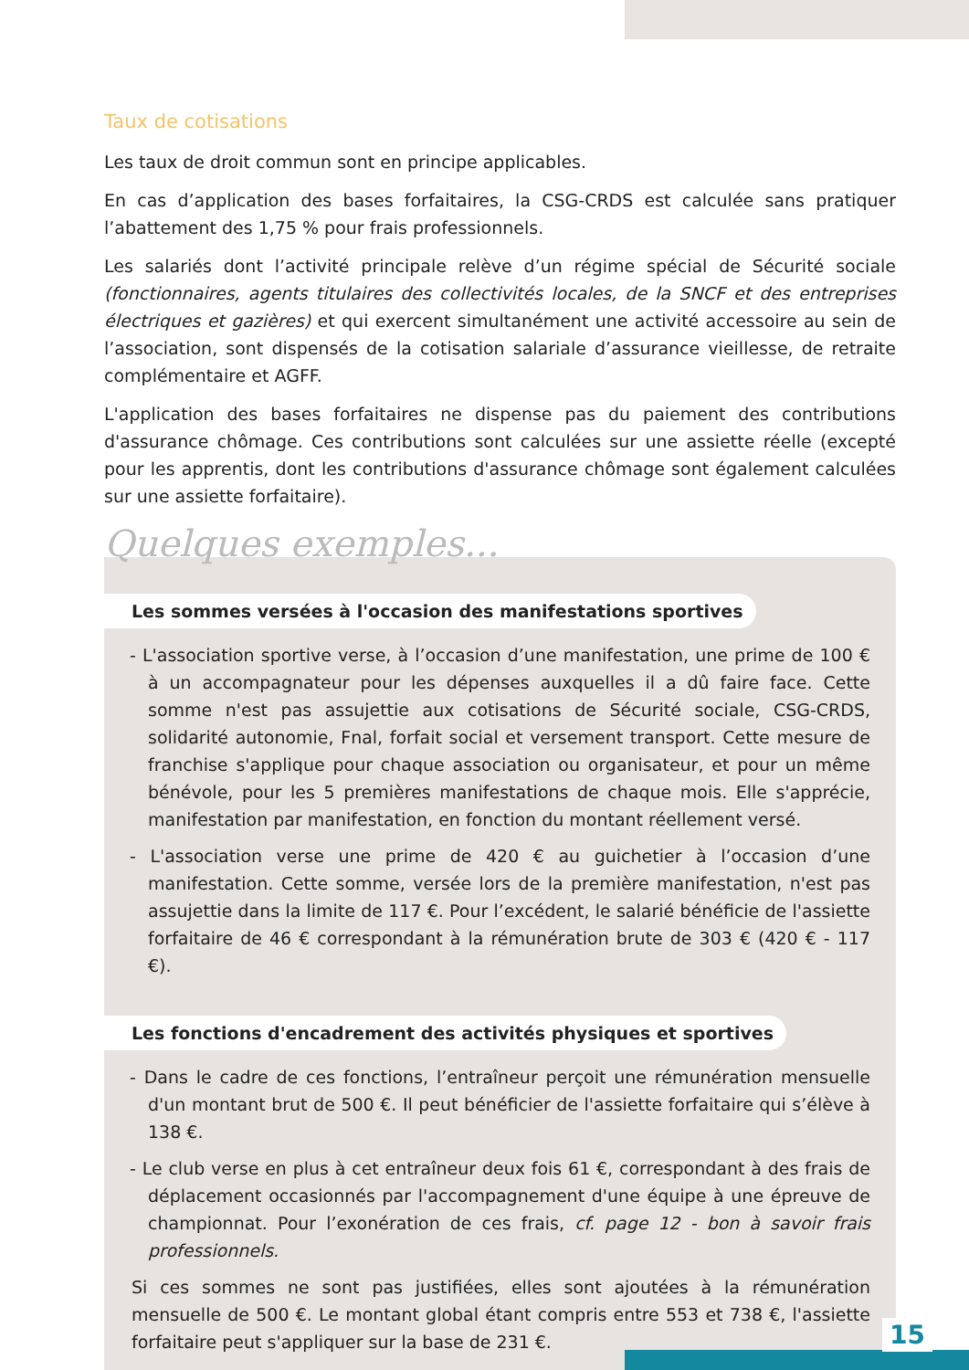Taux de cotisations
Les taux de droit commun sont en principe applicables.
En cas d’application des bases forfaitaires, la CSG-CRDS est calculée sans pratiquer l’abattement des 1,75 % pour frais professionnels.
Les salariés dont l’activité principale relève d’un régime spécial de Sécurité sociale (fonctionnaires, agents titulaires des collectivités locales, de la SNCF et des entreprises électriques et gazières) et qui exercent simultanément une activité accessoire au sein de l’association, sont dispensés de la cotisation salariale d’assurance vieillesse, de retraite complémentaire et AGFF.
L'application des bases forfaitaires ne dispense pas du paiement des contributions d'assurance chômage. Ces contributions sont calculées sur une assiette réelle (excepté pour les apprentis, dont les contributions d'assurance chômage sont également calculées sur une assiette forfaitaire).
Quelques exemples...
Les sommes versées à l'occasion des manifestations sportives
- L'association sportive verse, à l’occasion d’une manifestation, une prime de 100 € à un accompagnateur pour les dépenses auxquelles il a dû faire face. Cette somme n'est pas assujettie aux cotisations de Sécurité sociale, CSG-CRDS, solidarité autonomie, Fnal, forfait social et versement transport. Cette mesure de franchise s'applique pour chaque association ou organisateur, et pour un même bénévole, pour les 5 premières manifestations de chaque mois. Elle s'apprécie, manifestation par manifestation, en fonction du montant réellement versé.
- L'association verse une prime de 420 € au guichetier à l’occasion d’une manifestation. Cette somme, versée lors de la première manifestation, n'est pas assujettie dans la limite de 117 €. Pour l’excédent, le salarié bénéficie de l'assiette forfaitaire de 46 € correspondant à la rémunération brute de 303 € (420 € - 117 €).
Les fonctions d'encadrement des activités physiques et sportives
- Dans le cadre de ces fonctions, l’entraîneur perçoit une rémunération mensuelle d'un montant brut de 500 €. Il peut bénéficier de l'assiette forfaitaire qui s’élève à 138 €.
- Le club verse en plus à cet entraîneur deux fois 61 €, correspondant à des frais de déplacement occasionnés par l'accompagnement d'une équipe à une épreuve de championnat. Pour l’exonération de ces frais, cf. page 12 - bon à savoir frais professionnels.
Si ces sommes ne sont pas justifiées, elles sont ajoutées à la rémunération mensuelle de 500 €. Le montant global étant compris entre 553 et 738 €, l'assiette forfaitaire peut s'appliquer sur la base de 231 €.
15